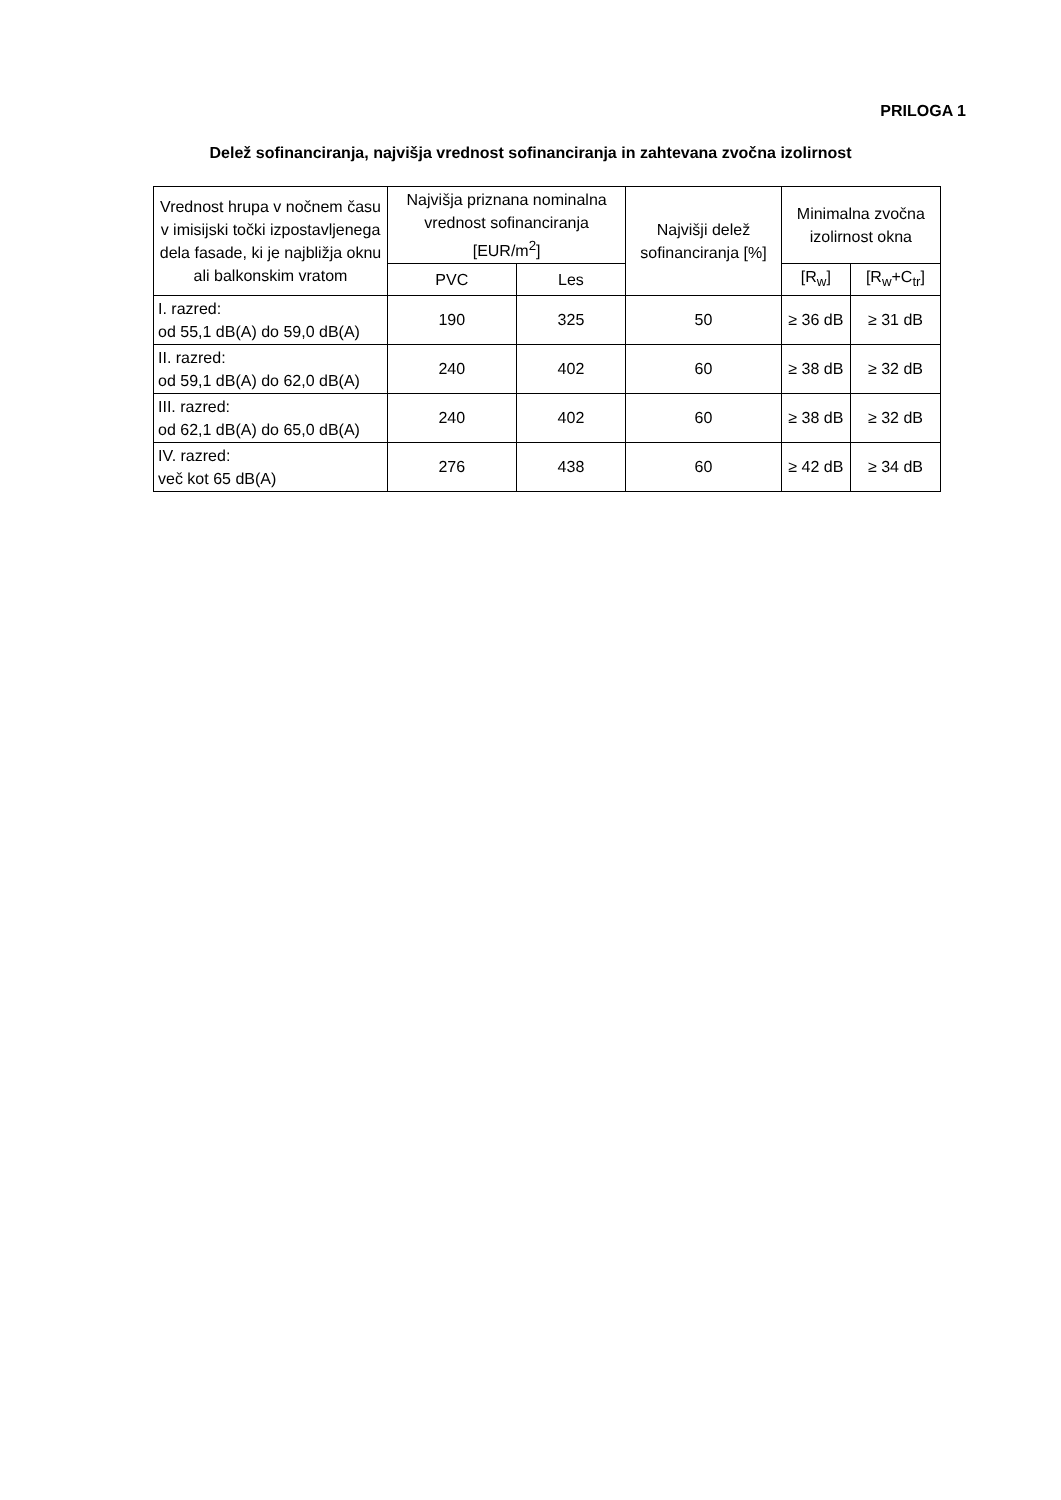PRILOGA 1
Delež sofinanciranja, najvišja vrednost sofinanciranja in zahtevana zvočna izolirnost
| Vrednost hrupa v nočnem času v imisijski točki izpostavljenega dela fasade, ki je najbližja oknu ali balkonskim vratom | Najvišja priznana nominalna vrednost sofinanciranja [EUR/m<sup>2</sup>] | | Najvišji delež sofinanciranja [%] | Minimalna zvočna izolirnost okna | |
| --- | --- | --- | --- | --- | --- |
| | PVC | Les | | [R<sub>w</sub>] | [R<sub>w</sub>+C<sub>tr</sub>] |
| I. razred: od 55,1 dB(A) do 59,0 dB(A) | 190 | 325 | 50 | ≥ 36 dB | ≥ 31 dB |
| II. razred: od 59,1 dB(A) do 62,0 dB(A) | 240 | 402 | 60 | ≥ 38 dB | ≥ 32 dB |
| III. razred: od 62,1 dB(A) do 65,0 dB(A) | 240 | 402 | 60 | ≥ 38 dB | ≥ 32 dB |
| IV. razred: več kot 65 dB(A) | 276 | 438 | 60 | ≥ 42 dB | ≥ 34 dB |